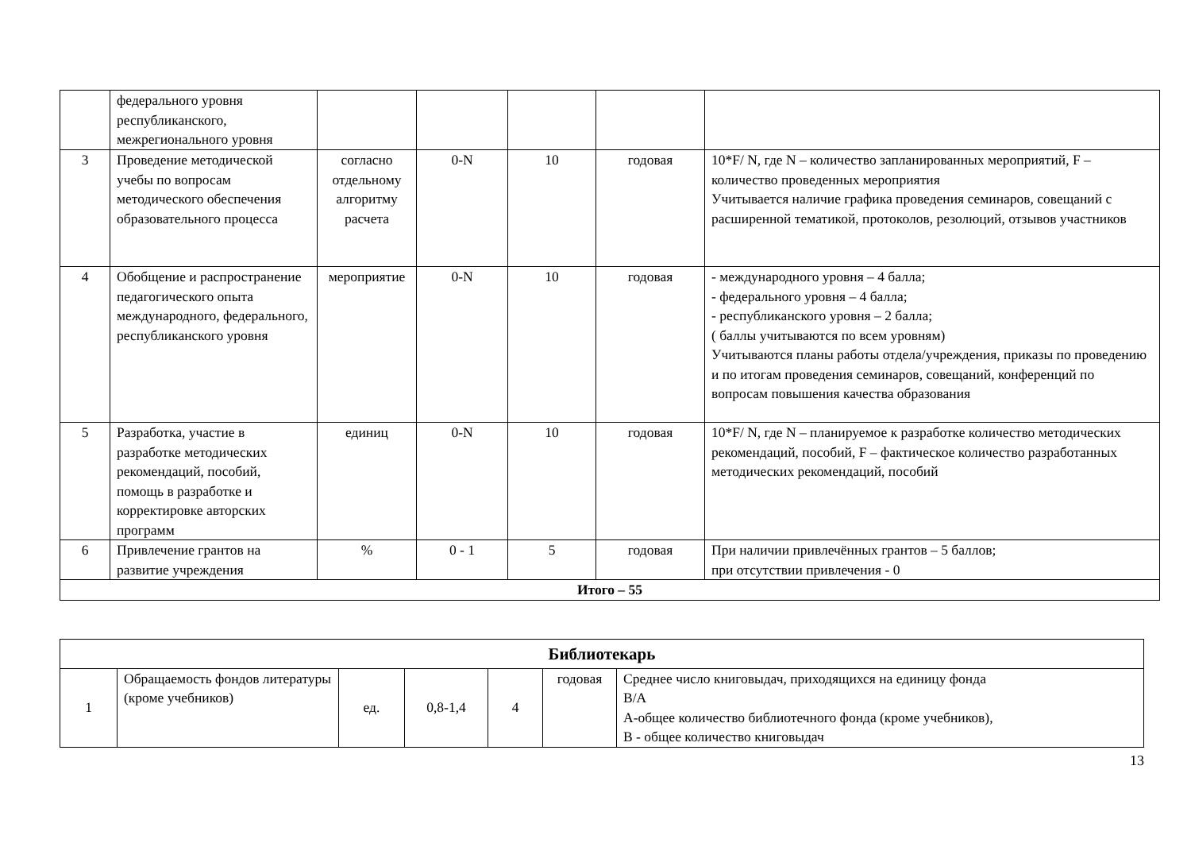| | федерального уровня республиканского, межрегионального уровня | | | | | |
| 3 | Проведение методической учебы по вопросам методического обеспечения образовательного процесса | согласно отдельному алгоритму расчета | 0-N | 10 | годовая | 10*F/ N, где N – количество запланированных мероприятий, F – количество проведенных мероприятия Учитывается наличие графика проведения семинаров, совещаний с расширенной тематикой, протоколов, резолюций, отзывов участников |
| 4 | Обобщение и распространение педагогического опыта международного, федерального, республиканского уровня | мероприятие | 0-N | 10 | годовая | - международного уровня – 4 балла; - федерального уровня – 4 балла; - республиканского уровня – 2 балла; ( баллы учитываются по всем уровням) Учитываются планы работы отдела/учреждения, приказы по проведению и по итогам проведения семинаров, совещаний, конференций по вопросам повышения качества образования |
| 5 | Разработка, участие в разработке методических рекомендаций, пособий, помощь в разработке и корректировке авторских программ | единиц | 0-N | 10 | годовая | 10*F/ N, где N – планируемое к разработке количество методических рекомендаций, пособий, F – фактическое количество разработанных методических рекомендаций, пособий |
| 6 | Привлечение грантов на развитие учреждения | % | 0 - 1 | 5 | годовая | При наличии привлечённых грантов – 5 баллов; при отсутствии привлечения - 0 |
| Итого – 55 | | | | | | |
| Библиотекарь | | | | | | |
| 1 | Обращаемость фондов литературы (кроме учебников) | ед. | 0,8-1,4 | 4 | годовая | Среднее число книговыдач, приходящихся на единицу фонда В/А А-общее количество библиотечного фонда (кроме учебников), В - общее количество книговыдач |
13